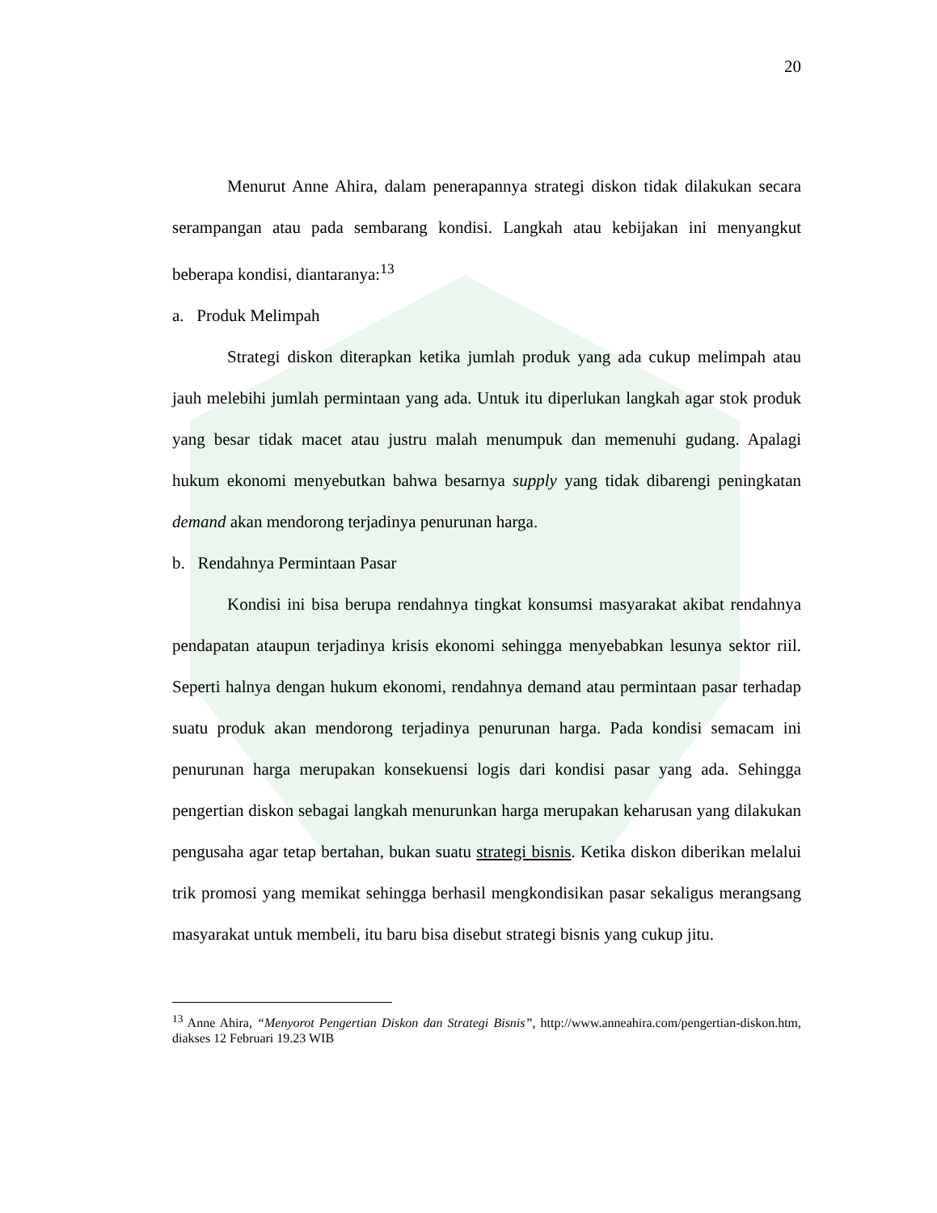20
Menurut Anne Ahira, dalam penerapannya strategi diskon tidak dilakukan secara serampangan atau pada sembarang kondisi. Langkah atau kebijakan ini menyangkut beberapa kondisi, diantaranya:<sup>13</sup>
a. Produk Melimpah
Strategi diskon diterapkan ketika jumlah produk yang ada cukup melimpah atau jauh melebihi jumlah permintaan yang ada. Untuk itu diperlukan langkah agar stok produk yang besar tidak macet atau justru malah menumpuk dan memenuhi gudang. Apalagi hukum ekonomi menyebutkan bahwa besarnya supply yang tidak dibarengi peningkatan demand akan mendorong terjadinya penurunan harga.
b. Rendahnya Permintaan Pasar
Kondisi ini bisa berupa rendahnya tingkat konsumsi masyarakat akibat rendahnya pendapatan ataupun terjadinya krisis ekonomi sehingga menyebabkan lesunya sektor riil. Seperti halnya dengan hukum ekonomi, rendahnya demand atau permintaan pasar terhadap suatu produk akan mendorong terjadinya penurunan harga. Pada kondisi semacam ini penurunan harga merupakan konsekuensi logis dari kondisi pasar yang ada. Sehingga pengertian diskon sebagai langkah menurunkan harga merupakan keharusan yang dilakukan pengusaha agar tetap bertahan, bukan suatu strategi bisnis. Ketika diskon diberikan melalui trik promosi yang memikat sehingga berhasil mengkondisikan pasar sekaligus merangsang masyarakat untuk membeli, itu baru bisa disebut strategi bisnis yang cukup jitu.
<sup>13</sup> Anne Ahira, “Menyorot Pengertian Diskon dan Strategi Bisnis”, http://www.anneahira.com/pengertian-diskon.htm, diakses 12 Februari 19.23 WIB